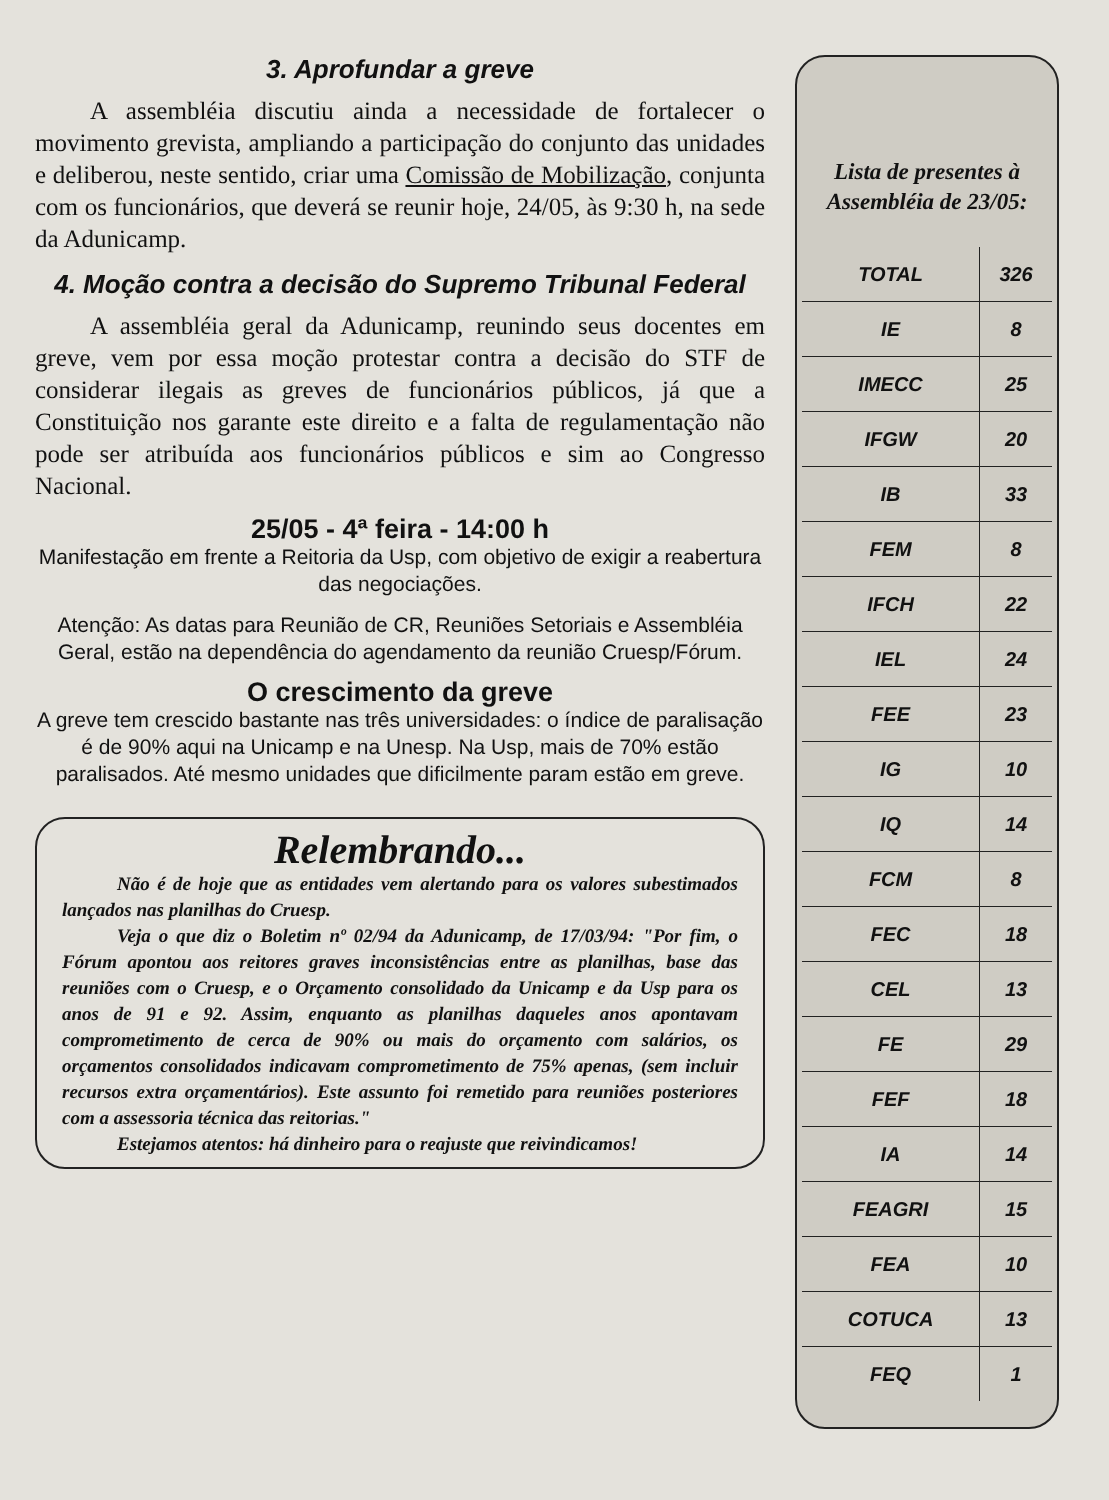3. Aprofundar a greve
A assembléia discutiu ainda a necessidade de fortalecer o movimento grevista, ampliando a participação do conjunto das unidades e deliberou, neste sentido, criar uma Comissão de Mobilização, conjunta com os funcionários, que deverá se reunir hoje, 24/05, às 9:30 h, na sede da Adunicamp.
4. Moção contra a decisão do Supremo Tribunal Federal
A assembléia geral da Adunicamp, reunindo seus docentes em greve, vem por essa moção protestar contra a decisão do STF de considerar ilegais as greves de funcionários públicos, já que a Constituição nos garante este direito e a falta de regulamentação não pode ser atribuída aos funcionários públicos e sim ao Congresso Nacional.
25/05 - 4ª feira - 14:00 h
Manifestação em frente a Reitoria da Usp, com objetivo de exigir a reabertura das negociações.
Atenção: As datas para Reunião de CR, Reuniões Setoriais e Assembléia Geral, estão na dependência do agendamento da reunião Cruesp/Fórum.
O crescimento da greve
A greve tem crescido bastante nas três universidades: o índice de paralisação é de 90% aqui na Unicamp e na Unesp. Na Usp, mais de 70% estão paralisados. Até mesmo unidades que dificilmente param estão em greve.
Relembrando...
Não é de hoje que as entidades vem alertando para os valores subestimados lançados nas planilhas do Cruesp.
Veja o que diz o Boletim nº 02/94 da Adunicamp, de 17/03/94: "Por fim, o Fórum apontou aos reitores graves inconsistências entre as planilhas, base das reuniões com o Cruesp, e o Orçamento consolidado da Unicamp e da Usp para os anos de 91 e 92. Assim, enquanto as planilhas daqueles anos apontavam comprometimento de cerca de 90% ou mais do orçamento com salários, os orçamentos consolidados indicavam comprometimento de 75% apenas, (sem incluir recursos extra orçamentários). Este assunto foi remetido para reuniões posteriores com a assessoria técnica das reitorias."
Estejamos atentos: há dinheiro para o reajuste que reivindicamos!
Lista de presentes à Assembléia de 23/05:
| TOTAL | 326 |
| IE | 8 |
| IMECC | 25 |
| IFGW | 20 |
| IB | 33 |
| FEM | 8 |
| IFCH | 22 |
| IEL | 24 |
| FEE | 23 |
| IG | 10 |
| IQ | 14 |
| FCM | 8 |
| FEC | 18 |
| CEL | 13 |
| FE | 29 |
| FEF | 18 |
| IA | 14 |
| FEAGRI | 15 |
| FEA | 10 |
| COTUCA | 13 |
| FEQ | 1 |